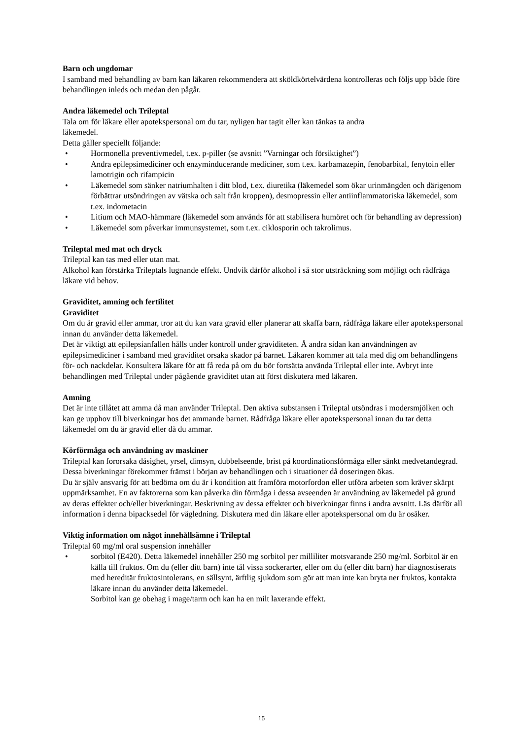Barn och ungdomar
I samband med behandling av barn kan läkaren rekommendera att sköldkörtelvärdena kontrolleras och följs upp både före behandlingen inleds och medan den pågår.
Andra läkemedel och Trileptal
Tala om för läkare eller apotekspersonal om du tar, nyligen har tagit eller kan tänkas ta andra
läkemedel.
Detta gäller speciellt följande:
• Hormonella preventivmedel, t.ex. p-piller (se avsnitt ”Varningar och försiktighet”)
• Andra epilepsimediciner och enzyminducerande mediciner, som t.ex. karbamazepin, fenobarbital, fenytoin eller lamotrigin och rifampicin
• Läkemedel som sänker natriumhalten i ditt blod, t.ex. diuretika (läkemedel som ökar urinmängden och därigenom förbättrar utsöndringen av vätska och salt från kroppen), desmopressin eller antiinflammatoriska läkemedel, som t.ex. indometacin
• Litium och MAO-hämmare (läkemedel som används för att stabilisera humöret och för behandling av depression)
• Läkemedel som påverkar immunsystemet, som t.ex. ciklosporin och takrolimus.
Trileptal med mat och dryck
Trileptal kan tas med eller utan mat.
Alkohol kan förstärka Trileptals lugnande effekt. Undvik därför alkohol i så stor utsträckning som möjligt och rådfråga läkare vid behov.
Graviditet, amning och fertilitet
Graviditet
Om du är gravid eller ammar, tror att du kan vara gravid eller planerar att skaffa barn, rådfråga läkare eller apotekspersonal innan du använder detta läkemedel.
Det är viktigt att epilepsianfallen hålls under kontroll under graviditeten. Å andra sidan kan användningen av epilepsimediciner i samband med graviditet orsaka skador på barnet. Läkaren kommer att tala med dig om behandlingens för- och nackdelar. Konsultera läkare för att få reda på om du bör fortsätta använda Trileptal eller inte. Avbryt inte behandlingen med Trileptal under pågående graviditet utan att först diskutera med läkaren.
Amning
Det är inte tillåtet att amma då man använder Trileptal. Den aktiva substansen i Trileptal utsöndras i modersmjölken och kan ge upphov till biverkningar hos det ammande barnet. Rådfråga läkare eller apotekspersonal innan du tar detta läkemedel om du är gravid eller då du ammar.
Körförmåga och användning av maskiner
Trileptal kan fororsaka dåsighet, yrsel, dimsyn, dubbelseende, brist på koordinationsförmåga eller sänkt medvetandegrad. Dessa biverkningar förekommer främst i början av behandlingen och i situationer då doseringen ökas.
Du är själv ansvarig för att bedöma om du är i kondition att framföra motorfordon eller utföra arbeten som kräver skärpt uppmärksamhet. En av faktorerna som kan påverka din förmåga i dessa avseenden är användning av läkemedel på grund av deras effekter och/eller biverkningar. Beskrivning av dessa effekter och biverkningar finns i andra avsnitt. Läs därför all information i denna bipacksedel för vägledning. Diskutera med din läkare eller apotekspersonal om du är osäker.
Viktig information om något innehållsämne i Trileptal
Trileptal 60 mg/ml oral suspension innehåller
• sorbitol (E420). Detta läkemedel innehåller 250 mg sorbitol per milliliter motsvarande 250 mg/ml. Sorbitol är en källa till fruktos. Om du (eller ditt barn) inte tål vissa sockerarter, eller om du (eller ditt barn) har diagnostiserats med hereditär fruktosintolerans, en sällsynt, ärftlig sjukdom som gör att man inte kan bryta ner fruktos, kontakta läkare innan du använder detta läkemedel.
Sorbitol kan ge obehag i mage/tarm och kan ha en milt laxerande effekt.
15